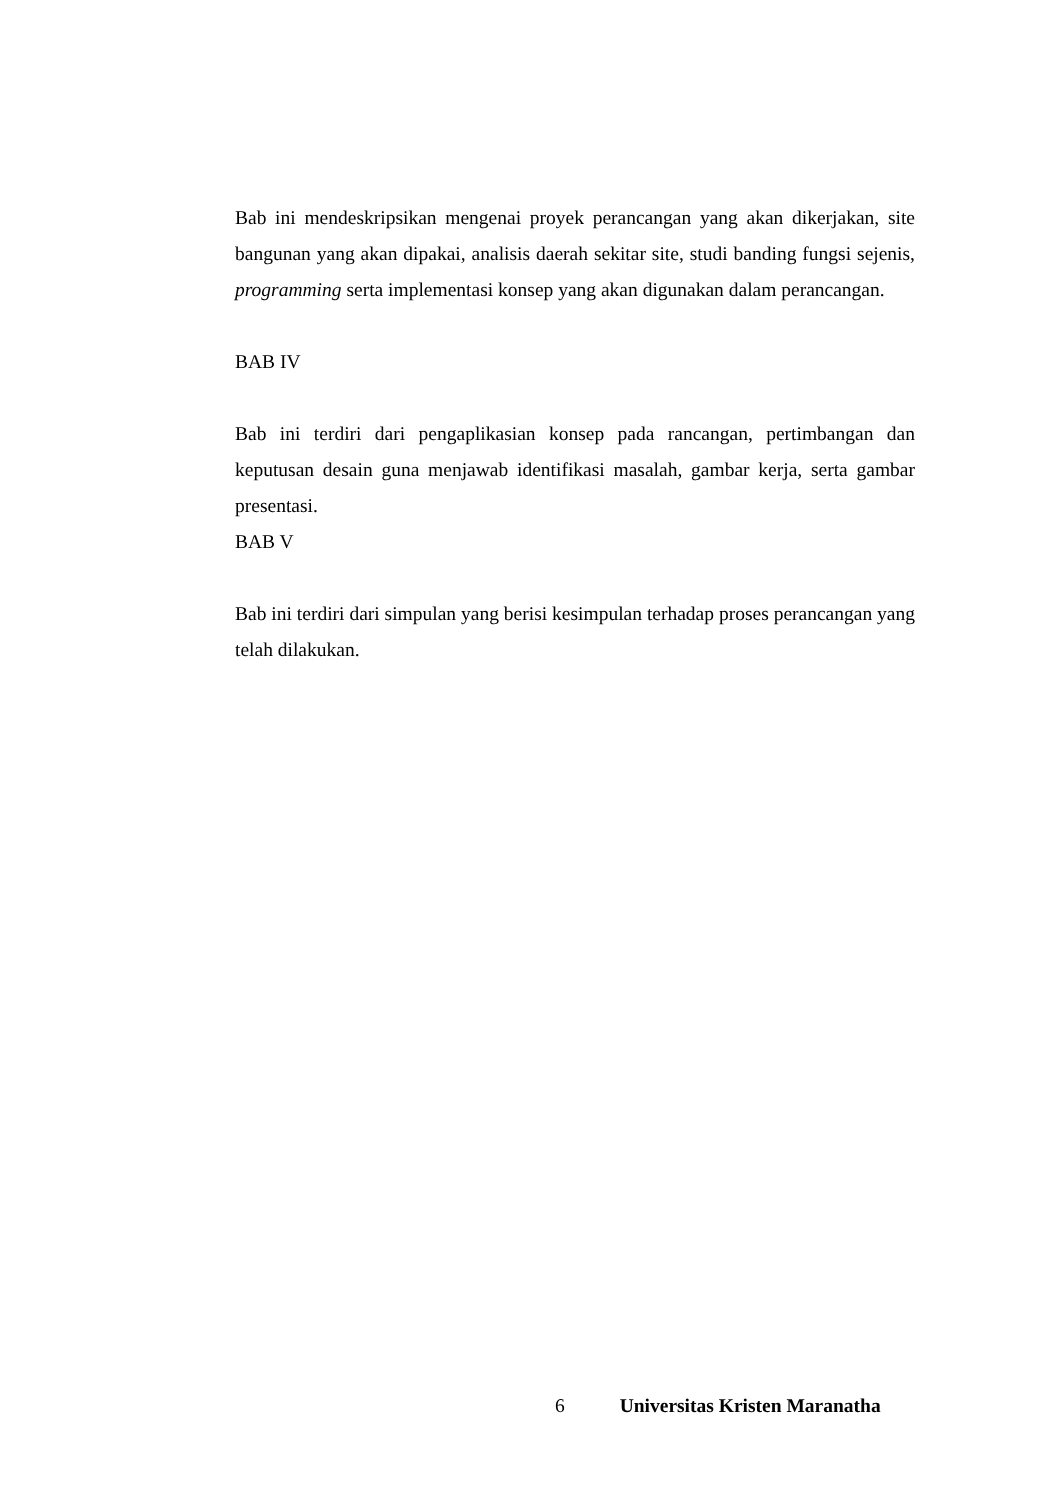Bab ini mendeskripsikan mengenai proyek perancangan yang akan dikerjakan, site bangunan yang akan dipakai, analisis daerah sekitar site, studi banding fungsi sejenis, programming serta implementasi konsep yang akan digunakan dalam perancangan.
BAB IV
Bab ini terdiri dari pengaplikasian konsep pada rancangan, pertimbangan dan keputusan desain guna menjawab identifikasi masalah, gambar kerja, serta gambar presentasi.
BAB V
Bab ini terdiri dari simpulan yang berisi kesimpulan terhadap proses perancangan yang telah dilakukan.
6 Universitas Kristen Maranatha